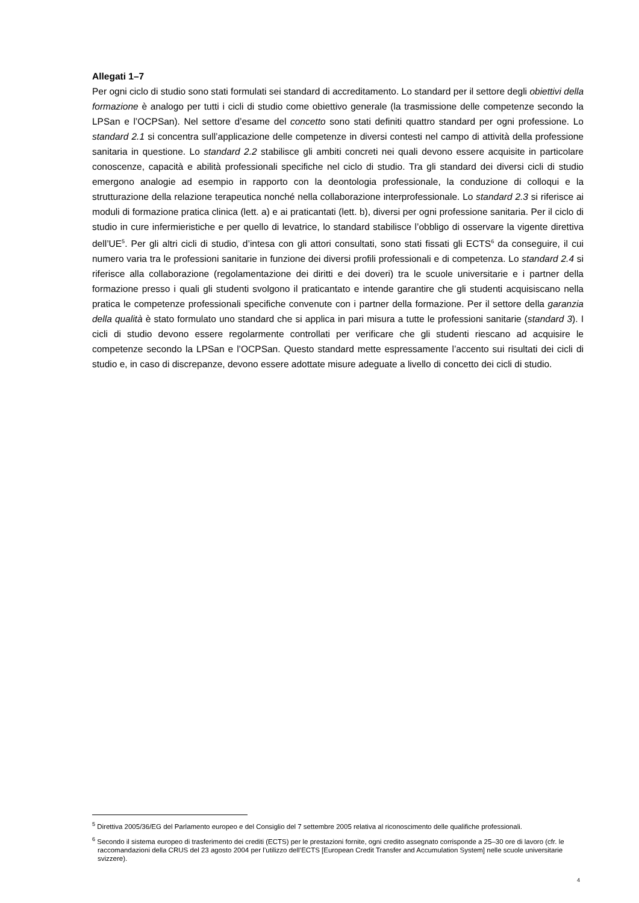Allegati 1–7
Per ogni ciclo di studio sono stati formulati sei standard di accreditamento. Lo standard per il settore degli obiettivi della formazione è analogo per tutti i cicli di studio come obiettivo generale (la trasmissione delle competenze secondo la LPSan e l’OCPSan). Nel settore d’esame del concetto sono stati definiti quattro standard per ogni professione. Lo standard 2.1 si concentra sull’applicazione delle competenze in diversi contesti nel campo di attività della professione sanitaria in questione. Lo standard 2.2 stabilisce gli ambiti concreti nei quali devono essere acquisite in particolare conoscenze, capacità e abilità professionali specifiche nel ciclo di studio. Tra gli standard dei diversi cicli di studio emergono analogie ad esempio in rapporto con la deontologia professionale, la conduzione di colloqui e la strutturazione della relazione terapeutica nonché nella collaborazione interprofessionale. Lo standard 2.3 si riferisce ai moduli di formazione pratica clinica (lett. a) e ai praticantati (lett. b), diversi per ogni professione sanitaria. Per il ciclo di studio in cure infermieristiche e per quello di levatrice, lo standard stabilisce l’obbligo di osservare la vigente direttiva dell’UE<sup>5</sup>. Per gli altri cicli di studio, d’intesa con gli attori consultati, sono stati fissati gli ECTS<sup>6</sup> da conseguire, il cui numero varia tra le professioni sanitarie in funzione dei diversi profili professionali e di competenza. Lo standard 2.4 si riferisce alla collaborazione (regolamentazione dei diritti e dei doveri) tra le scuole universitarie e i partner della formazione presso i quali gli studenti svolgono il praticantato e intende garantire che gli studenti acquisiscano nella pratica le competenze professionali specifiche convenute con i partner della formazione. Per il settore della garanzia della qualità è stato formulato uno standard che si applica in pari misura a tutte le professioni sanitarie (standard 3). I cicli di studio devono essere regolarmente controllati per verificare che gli studenti riescano ad acquisire le competenze secondo la LPSan e l’OCPSan. Questo standard mette espressamente l’accento sui risultati dei cicli di studio e, in caso di discrepanze, devono essere adottate misure adeguate a livello di concetto dei cicli di studio.
<sup>5</sup> Direttiva 2005/36/EG del Parlamento europeo e del Consiglio del 7 settembre 2005 relativa al riconoscimento delle qualifiche professionali.
<sup>6</sup> Secondo il sistema europeo di trasferimento dei crediti (ECTS) per le prestazioni fornite, ogni credito assegnato corrisponde a 25–30 ore di lavoro (cfr. le raccomandazioni della CRUS del 23 agosto 2004 per l’utilizzo dell’ECTS [European Credit Transfer and Accumulation System] nelle scuole universitarie svizzere).
4